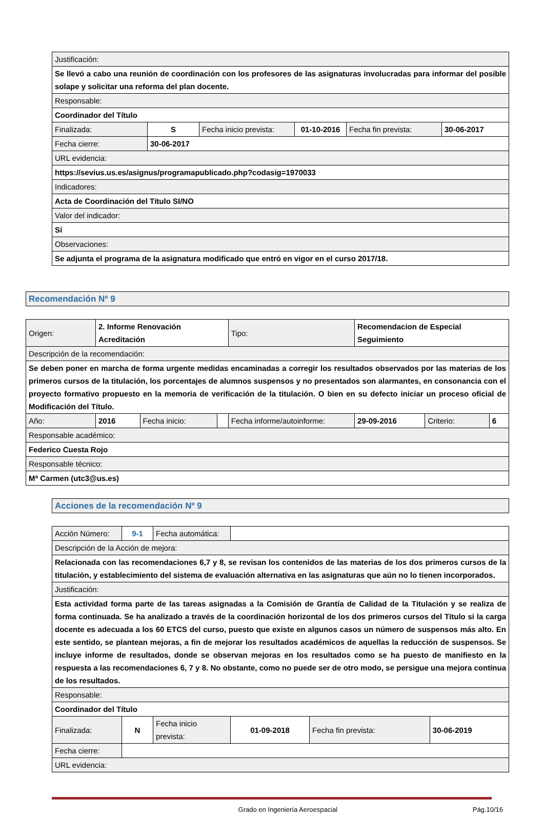| Justificación: | | | | | |
| Se llevó a cabo una reunión de coordinación con los profesores de las asignaturas involucradas para informar del posible solape y solicitar una reforma del plan docente. | | | | | |
| Responsable: | | | | | |
| Coordinador del Título | | | | | |
| Finalizada: | S | Fecha inicio prevista: | 01-10-2016 | Fecha fin prevista: | 30-06-2017 |
| Fecha cierre: | 30-06-2017 | | | | |
| URL evidencia: | | | | | |
| https://sevius.us.es/asignus/programapublicado.php?codasig=1970033 | | | | | |
| Indicadores: | | | | | |
| Acta de Coordinación del Título SI/NO | | | | | |
| Valor del indicador: | | | | | |
| Sí | | | | | |
| Observaciones: | | | | | |
| Se adjunta el programa de la asignatura modificado que entró en vigor en el curso 2017/18. | | | | | |
| Recomendación Nº 9 |
| Origen: | 2. Informe Renovación Acreditación | | | Tipo: | Recomendacion de Especial Seguimiento | | |
| Descripción de la recomendación: | | | | | | | |
| Se deben poner en marcha de forma urgente medidas encaminadas a corregir los resultados observados por las materias de los primeros cursos de la titulación, los porcentajes de alumnos suspensos y no presentados son alarmantes, en consonancia con el proyecto formativo propuesto en la memoria de verificación de la titulación. O bien en su defecto iniciar un proceso oficial de Modificación del Título. | | | | | | | |
| Año: | 2016 | Fecha inicio: | | Fecha informe/autoinforme: | 29-09-2016 | Criterio: | 6 |
| Responsable académico: | | | | | | | |
| Federico Cuesta Rojo | | | | | | | |
| Responsable técnico: | | | | | | | |
| Mª Carmen (utc3@us.es) | | | | | | | |
| Acciones de la recomendación Nº 9 |
| Acción Número: | 9-1 | Fecha automática: | | | |
| Descripción de la Acción de mejora: | | | | | |
| Relacionada con las recomendaciones 6,7 y 8, se revisan los contenidos de las materias de los dos primeros cursos de la titulación, y establecimiento del sistema de evaluación alternativa en las asignaturas que aún no lo tienen incorporados. | | | | | |
| Justificación: | | | | | |
| Esta actividad forma parte de las tareas asignadas a la Comisión de Grantía de Calidad de la Titulación y se realiza de forma continuada. Se ha analizado a través de la coordinación horizontal de los dos primeros cursos del Título si la carga docente es adecuada a los 60 ETCS del curso, puesto que existe en algunos casos un número de suspensos más alto. En este sentido, se plantean mejoras, a fin de mejorar los resultados académicos de aquellas la reducción de suspensos. Se incluye informe de resultados, donde se observan mejoras en los resultados como se ha puesto de manifiesto en la respuesta a las recomendaciones 6, 7 y 8. No obstante, como no puede ser de otro modo, se persigue una mejora continua de los resultados. | | | | | |
| Responsable: | | | | | |
| Coordinador del Título | | | | | |
| Finalizada: | N | Fecha inicio prevista: | 01-09-2018 | Fecha fin prevista: | 30-06-2019 |
| Fecha cierre: | | | | | |
| URL evidencia: | | | | | |
Grado en Ingeniería Aeroespacial Pág.10/16